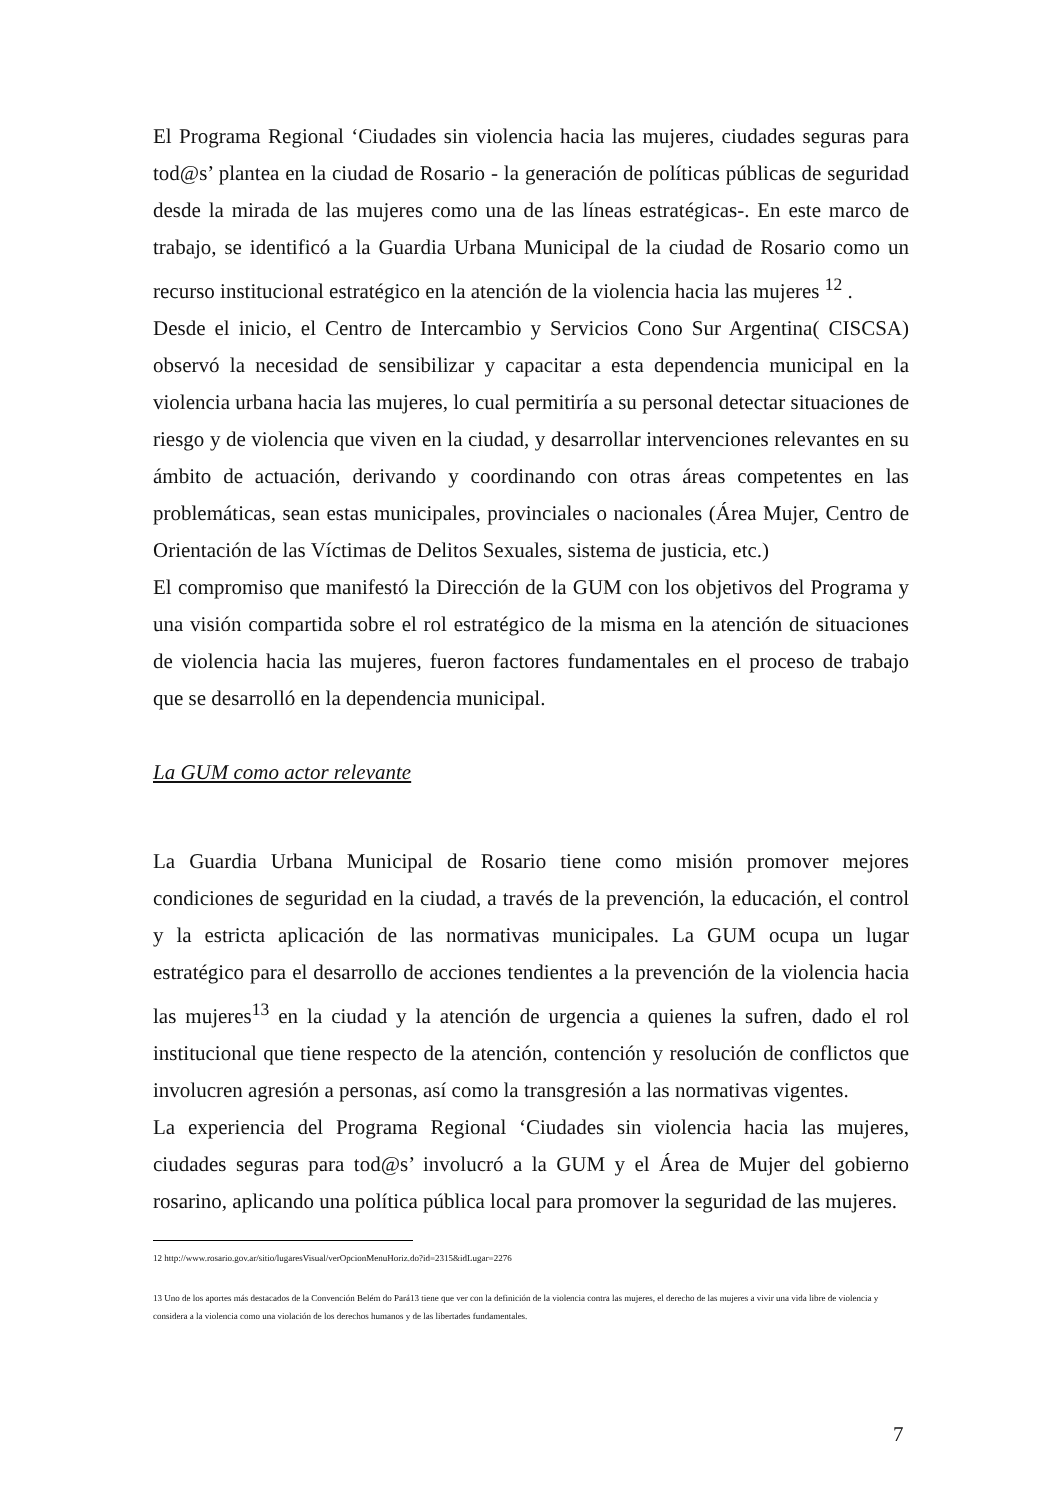El Programa Regional ‘Ciudades sin violencia hacia las mujeres, ciudades seguras para tod@s’ plantea en la ciudad de Rosario - la generación de políticas públicas de seguridad desde la mirada de las mujeres como una de las líneas estratégicas-. En este marco de trabajo, se identificó a la Guardia Urbana Municipal de la ciudad de Rosario como un recurso institucional estratégico en la atención de la violencia hacia las mujeres <sup>12</sup> .
Desde el inicio, el Centro de Intercambio y Servicios Cono Sur Argentina( CISCSA) observó la necesidad de sensibilizar y capacitar a esta dependencia municipal en la violencia urbana hacia las mujeres, lo cual permitiría a su personal detectar situaciones de riesgo y de violencia que viven en la ciudad, y desarrollar intervenciones relevantes en su ámbito de actuación, derivando y coordinando con otras áreas competentes en las problemáticas, sean estas municipales, provinciales o nacionales (Área Mujer, Centro de Orientación de las Víctimas de Delitos Sexuales, sistema de justicia, etc.)
El compromiso que manifestó la Dirección de la GUM con los objetivos del Programa y una visión compartida sobre el rol estratégico de la misma en la atención de situaciones de violencia hacia las mujeres, fueron factores fundamentales en el proceso de trabajo que se desarrolló en la dependencia municipal.
La GUM como actor relevante
La Guardia Urbana Municipal de Rosario tiene como misión promover mejores condiciones de seguridad en la ciudad, a través de la prevención, la educación, el control y la estricta aplicación de las normativas municipales. La GUM ocupa un lugar estratégico para el desarrollo de acciones tendientes a la prevención de la violencia hacia las mujeres<sup>13</sup> en la ciudad y la atención de urgencia a quienes la sufren, dado el rol institucional que tiene respecto de la atención, contención y resolución de conflictos que involucren agresión a personas, así como la transgresión a las normativas vigentes.
La experiencia del Programa Regional ‘Ciudades sin violencia hacia las mujeres, ciudades seguras para tod@s’ involucró a la GUM y el Área de Mujer del gobierno rosarino, aplicando una política pública local para promover la seguridad de las mujeres.
12 http://www.rosario.gov.ar/sitio/lugaresVisual/verOpcionMenuHoriz.do?id=2315&idLugar=2276
13 Uno de los aportes más destacados de la Convención Belém do Pará13 tiene que ver con la definición de la violencia contra las mujeres, el derecho de las mujeres a vivir una vida libre de violencia y considera a la violencia como una violación de los derechos humanos y de las libertades fundamentales.
7